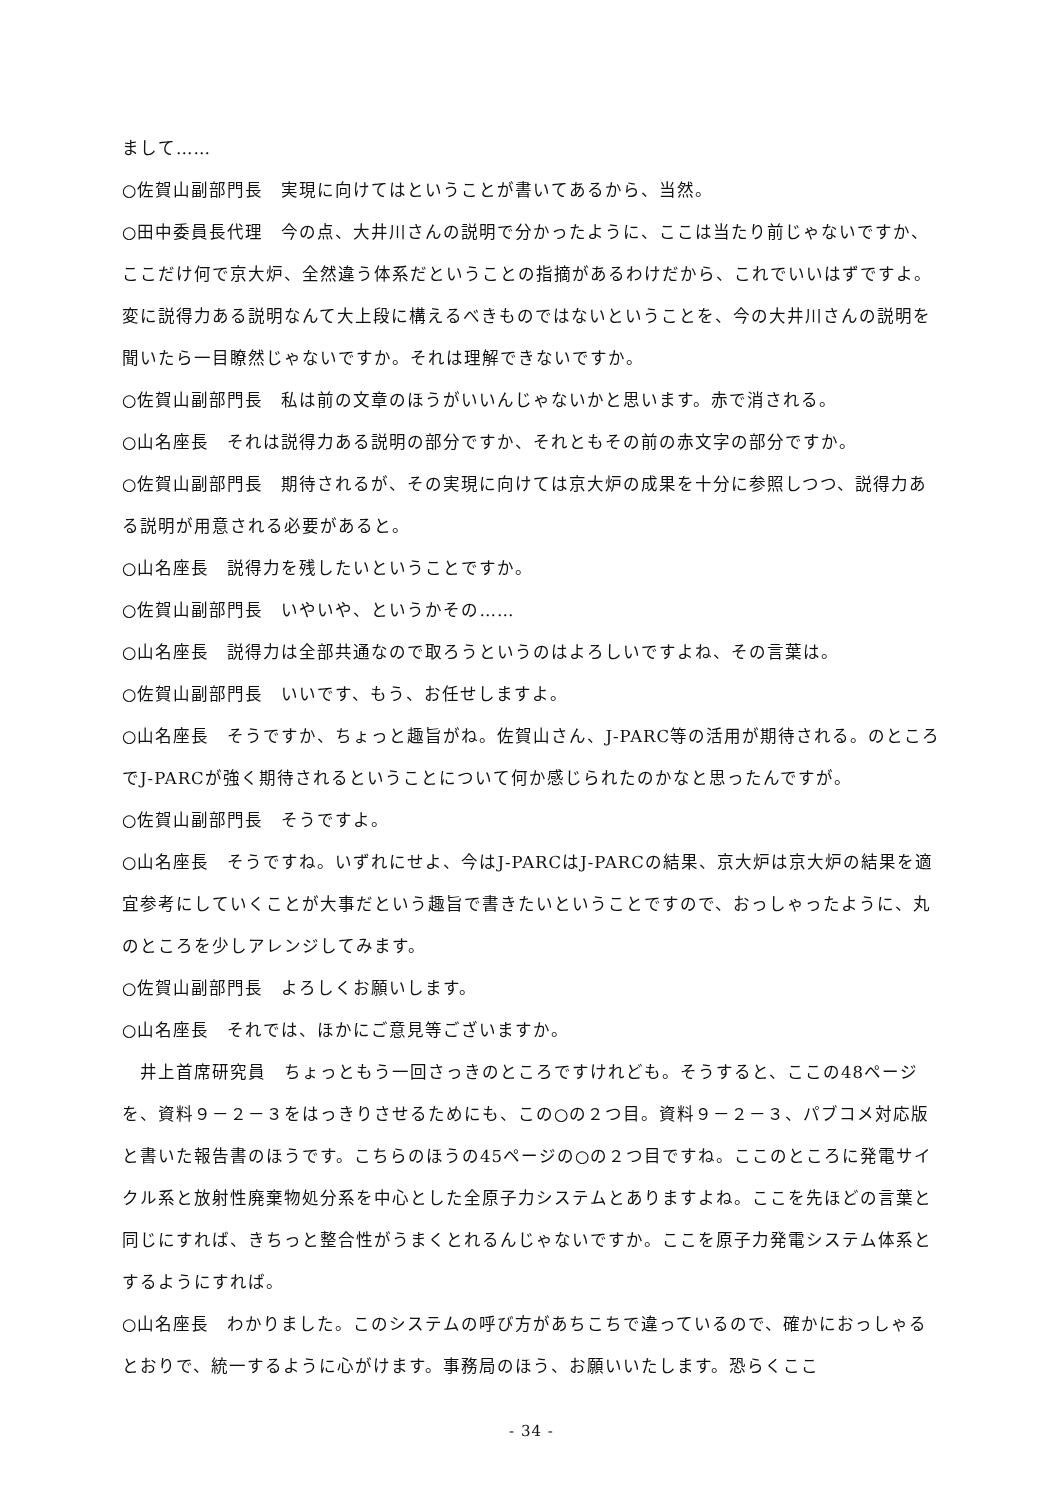まして……
○佐賀山副部門長　実現に向けてはということが書いてあるから、当然。
○田中委員長代理　今の点、大井川さんの説明で分かったように、ここは当たり前じゃないですか、ここだけ何で京大炉、全然違う体系だということの指摘があるわけだから、これでいいはずですよ。変に説得力ある説明なんて大上段に構えるべきものではないということを、今の大井川さんの説明を聞いたら一目瞭然じゃないですか。それは理解できないですか。
○佐賀山副部門長　私は前の文章のほうがいいんじゃないかと思います。赤で消される。
○山名座長　それは説得力ある説明の部分ですか、それともその前の赤文字の部分ですか。
○佐賀山副部門長　期待されるが、その実現に向けては京大炉の成果を十分に参照しつつ、説得力ある説明が用意される必要があると。
○山名座長　説得力を残したいということですか。
○佐賀山副部門長　いやいや、というかその……
○山名座長　説得力は全部共通なので取ろうというのはよろしいですよね、その言葉は。
○佐賀山副部門長　いいです、もう、お任せしますよ。
○山名座長　そうですか、ちょっと趣旨がね。佐賀山さん、J-PARC等の活用が期待される。のところでJ-PARCが強く期待されるということについて何か感じられたのかなと思ったんですが。
○佐賀山副部門長　そうですよ。
○山名座長　そうですね。いずれにせよ、今はJ-PARCはJ-PARCの結果、京大炉は京大炉の結果を適宜参考にしていくことが大事だという趣旨で書きたいということですので、おっしゃったように、丸のところを少しアレンジしてみます。
○佐賀山副部門長　よろしくお願いします。
○山名座長　それでは、ほかにご意見等ございますか。
　井上首席研究員　ちょっともう一回さっきのところですけれども。そうすると、ここの48ページを、資料９－２－３をはっきりさせるためにも、この○の２つ目。資料９－２－３、パブコメ対応版と書いた報告書のほうです。こちらのほうの45ページの○の２つ目ですね。ここのところに発電サイクル系と放射性廃棄物処分系を中心とした全原子力システムとありますよね。ここを先ほどの言葉と同じにすれば、きちっと整合性がうまくとれるんじゃないですか。ここを原子力発電システム体系とするようにすれば。
○山名座長　わかりました。このシステムの呼び方があちこちで違っているので、確かにおっしゃるとおりで、統一するように心がけます。事務局のほう、お願いいたします。恐らくここ
- 34 -